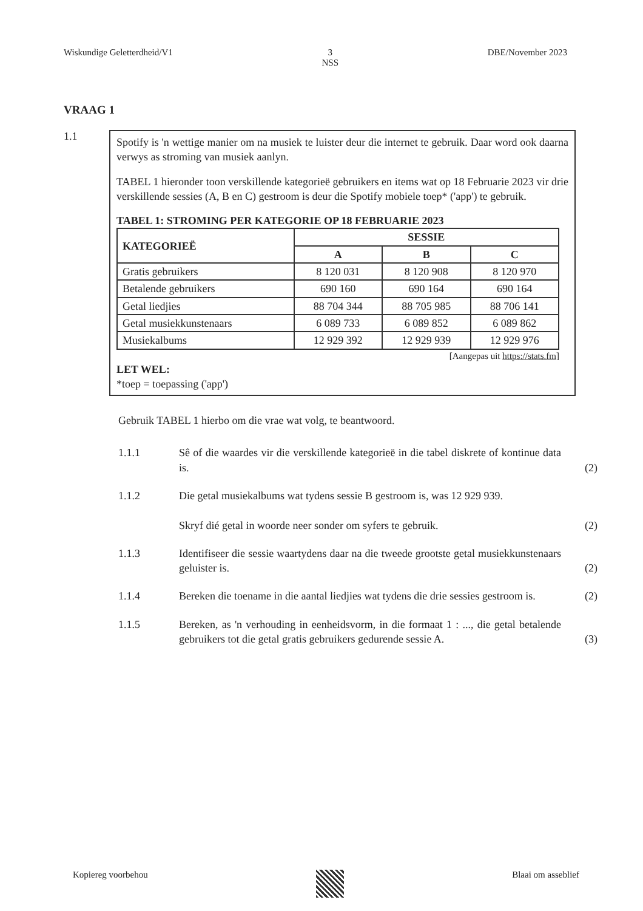Wiskundige Geletterdheid/V1 3
NSS DBE/November 2023
VRAAG 1
1.1
Spotify is 'n wettige manier om na musiek te luister deur die internet te gebruik. Daar word ook daarna verwys as stroming van musiek aanlyn.
TABEL 1 hieronder toon verskillende kategorieë gebruikers en items wat op 18 Februarie 2023 vir drie verskillende sessies (A, B en C) gestroom is deur die Spotify mobiele toep* ('app') te gebruik.
TABEL 1: STROMING PER KATEGORIE OP 18 FEBRUARIE 2023
| KATEGORIEË | SESSIE | | |
| --- | --- | --- | --- |
| | A | B | C |
| Gratis gebruikers | 8 120 031 | 8 120 908 | 8 120 970 |
| Betalende gebruikers | 690 160 | 690 164 | 690 164 |
| Getal liedjies | 88 704 344 | 88 705 985 | 88 706 141 |
| Getal musiekkunstenaars | 6 089 733 | 6 089 852 | 6 089 862 |
| Musiekalbums | 12 929 392 | 12 929 939 | 12 929 976 |
[Aangepas uit https://stats.fm]
LET WEL:
*toep = toepassing ('app')
Gebruik TABEL 1 hierbo om die vrae wat volg, te beantwoord.
1.1.1 Sê of die waardes vir die verskillende kategorieë in die tabel diskrete of kontinue data is.
(2)
1.1.2 Die getal musiekalbums wat tydens sessie B gestroom is, was 12 929 939.
Skryf dié getal in woorde neer sonder om syfers te gebruik.
(2)
1.1.3 Identifiseer die sessie waartydens daar na die tweede grootste getal musiekkunstenaars geluister is.
(2)
1.1.4 Bereken die toename in die aantal liedjies wat tydens die drie sessies gestroom is.
(2)
1.1.5 Bereken, as 'n verhouding in eenheidsvorm, in die formaat 1 : ..., die getal betalende gebruikers tot die getal gratis gebruikers gedurende sessie A.
(3)
Kopiereg voorbehou Blaai om asseblief